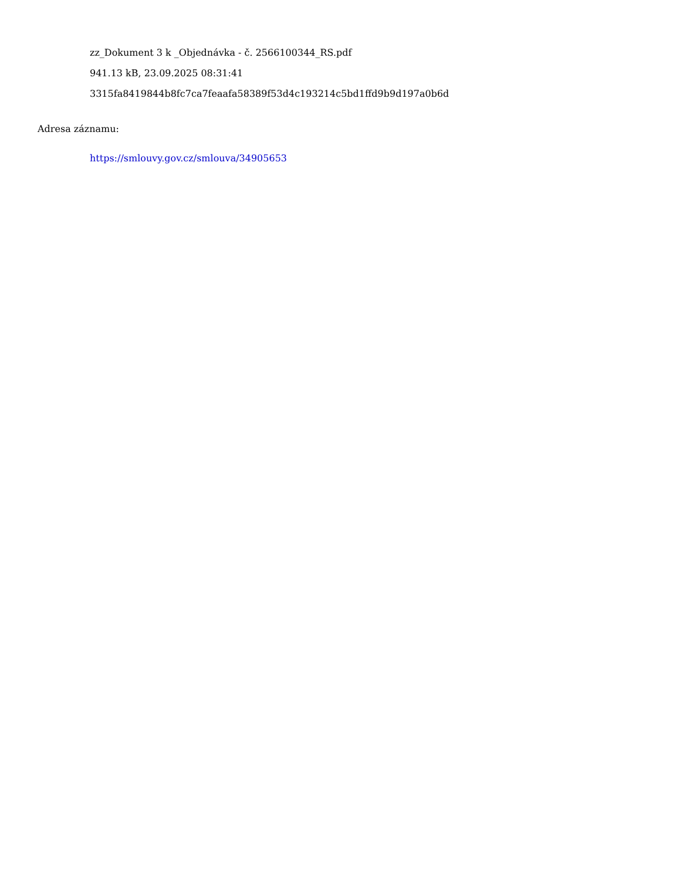zz_Dokument 3 k _Objednávka - č. 2566100344_RS.pdf
941.13 kB, 23.09.2025 08:31:41
3315fa8419844b8fc7ca7feaafa58389f53d4c193214c5bd1ffd9b9d197a0b6d
Adresa záznamu:
https://smlouvy.gov.cz/smlouva/34905653